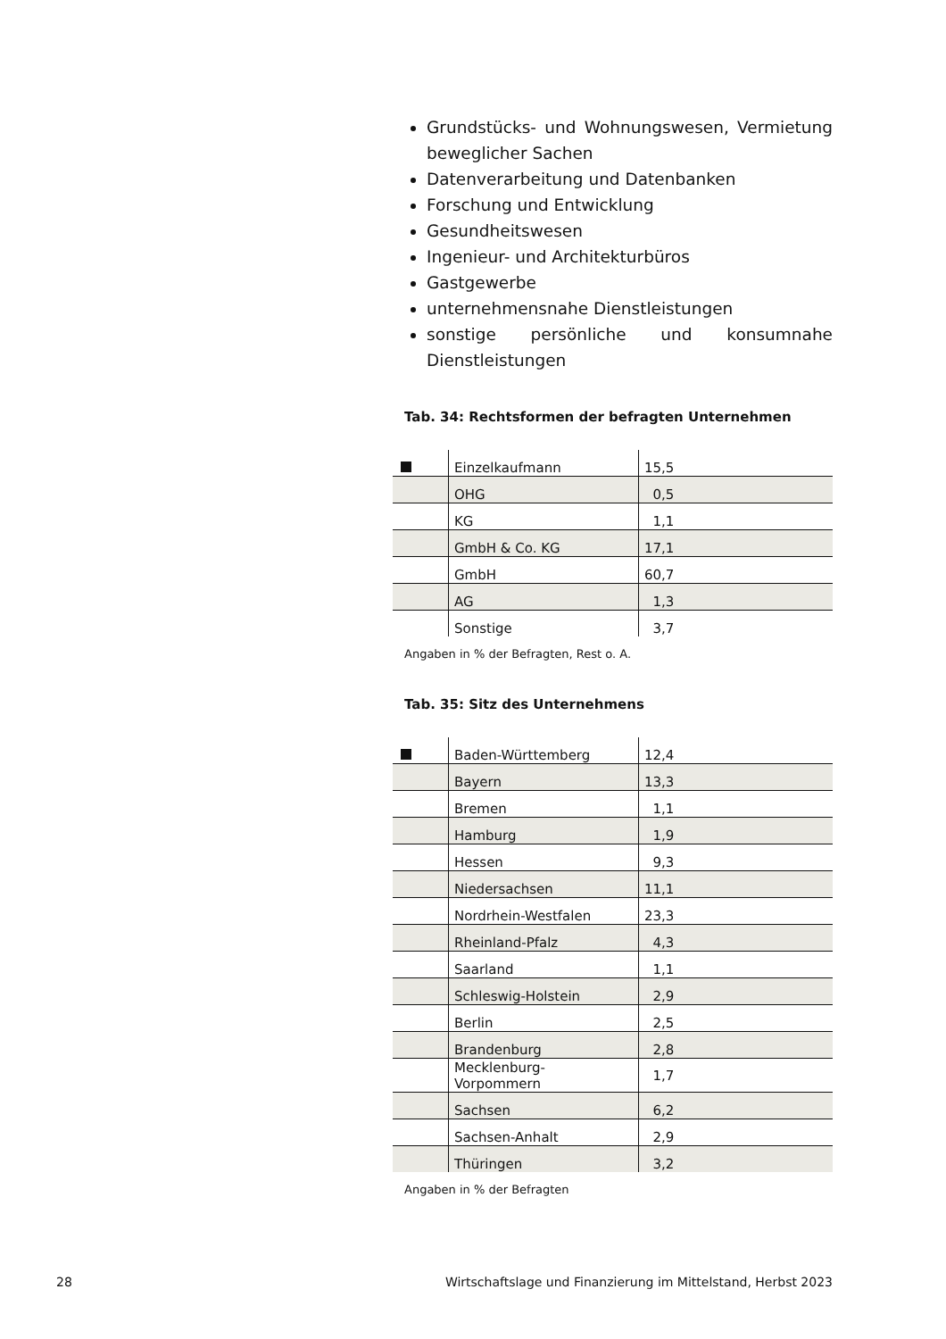Grundstücks- und Wohnungswesen, Vermietung beweglicher Sachen
Datenverarbeitung und Datenbanken
Forschung und Entwicklung
Gesundheitswesen
Ingenieur- und Architekturbüros
Gastgewerbe
unternehmensnahe Dienstleistungen
sonstige persönliche und konsumnahe Dienstleistungen
Tab. 34: Rechtsformen der befragten Unternehmen
| | Einzelkaufmann | 15,5 |
| | OHG | 0,5 |
| | KG | 1,1 |
| | GmbH & Co. KG | 17,1 |
| | GmbH | 60,7 |
| | AG | 1,3 |
| | Sonstige | 3,7 |
Angaben in % der Befragten, Rest o. A.
Tab. 35: Sitz des Unternehmens
| | Baden-Württemberg | 12,4 |
| | Bayern | 13,3 |
| | Bremen | 1,1 |
| | Hamburg | 1,9 |
| | Hessen | 9,3 |
| | Niedersachsen | 11,1 |
| | Nordrhein-Westfalen | 23,3 |
| | Rheinland-Pfalz | 4,3 |
| | Saarland | 1,1 |
| | Schleswig-Holstein | 2,9 |
| | Berlin | 2,5 |
| | Brandenburg | 2,8 |
| | Mecklenburg- Vorpommern | 1,7 |
| | Sachsen | 6,2 |
| | Sachsen-Anhalt | 2,9 |
| | Thüringen | 3,2 |
Angaben in % der Befragten
28 Wirtschaftslage und Finanzierung im Mittelstand, Herbst 2023